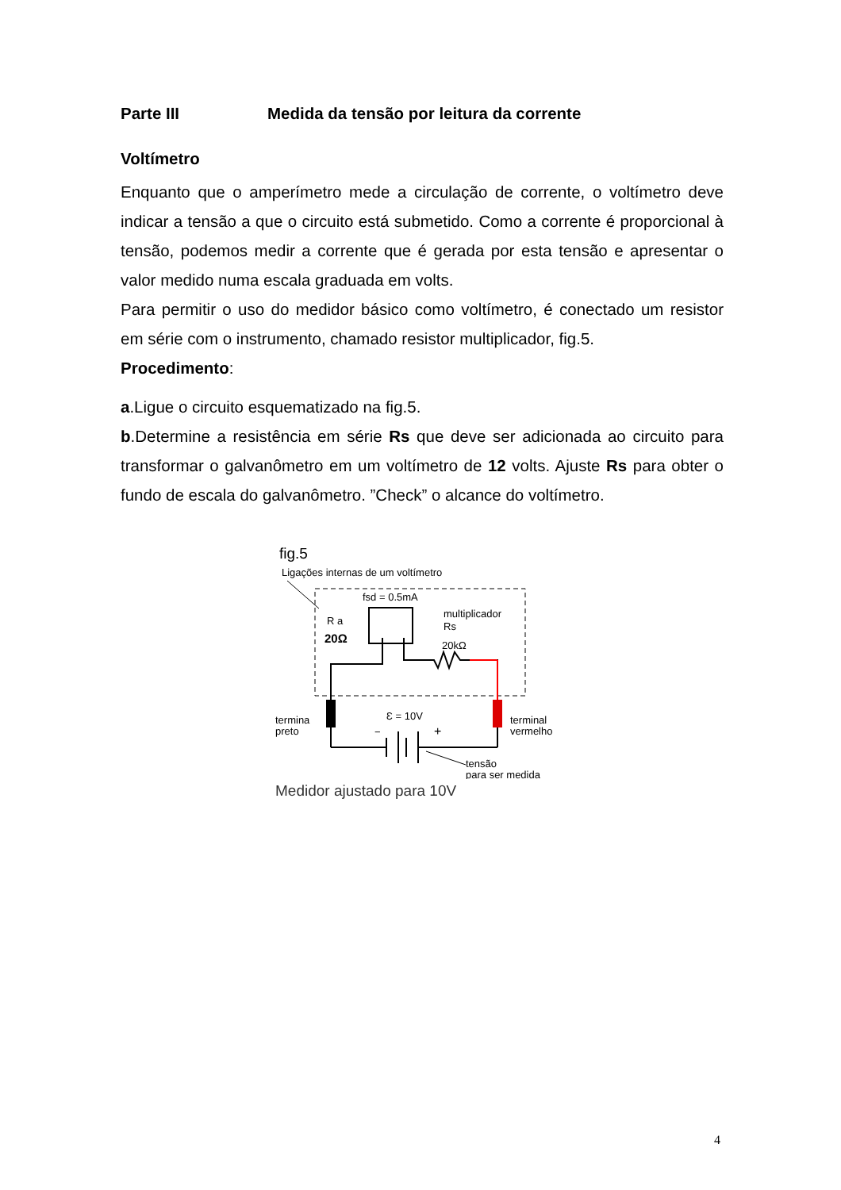Parte III Medida da tensão por leitura da corrente
Voltímetro
Enquanto que o amperímetro mede a circulação de corrente, o voltímetro deve indicar a tensão a que o circuito está submetido. Como a corrente é proporcional à tensão, podemos medir a corrente que é gerada por esta tensão e apresentar o valor medido numa escala graduada em volts.
Para permitir o uso do medidor básico como voltímetro, é conectado um resistor em série com o instrumento, chamado resistor multiplicador, fig.5.
Procedimento:
a.Ligue o circuito esquematizado na fig.5.
b.Determine a resistência em série Rs que deve ser adicionada ao circuito para transformar o galvanômetro em um voltímetro de 12 volts. Ajuste Rs para obter o fundo de escala do galvanômetro. ”Check” o alcance do voltímetro.
fig.5
Ligações internas de um voltímetro
fsd = 0.5mA
R a
20Ω
multiplicador
Rs
20kΩ
Ɛ = 10V
−
+
termina
preto
terminal
vermelho
tensão
para ser medida
Medidor ajustado para 10V
4